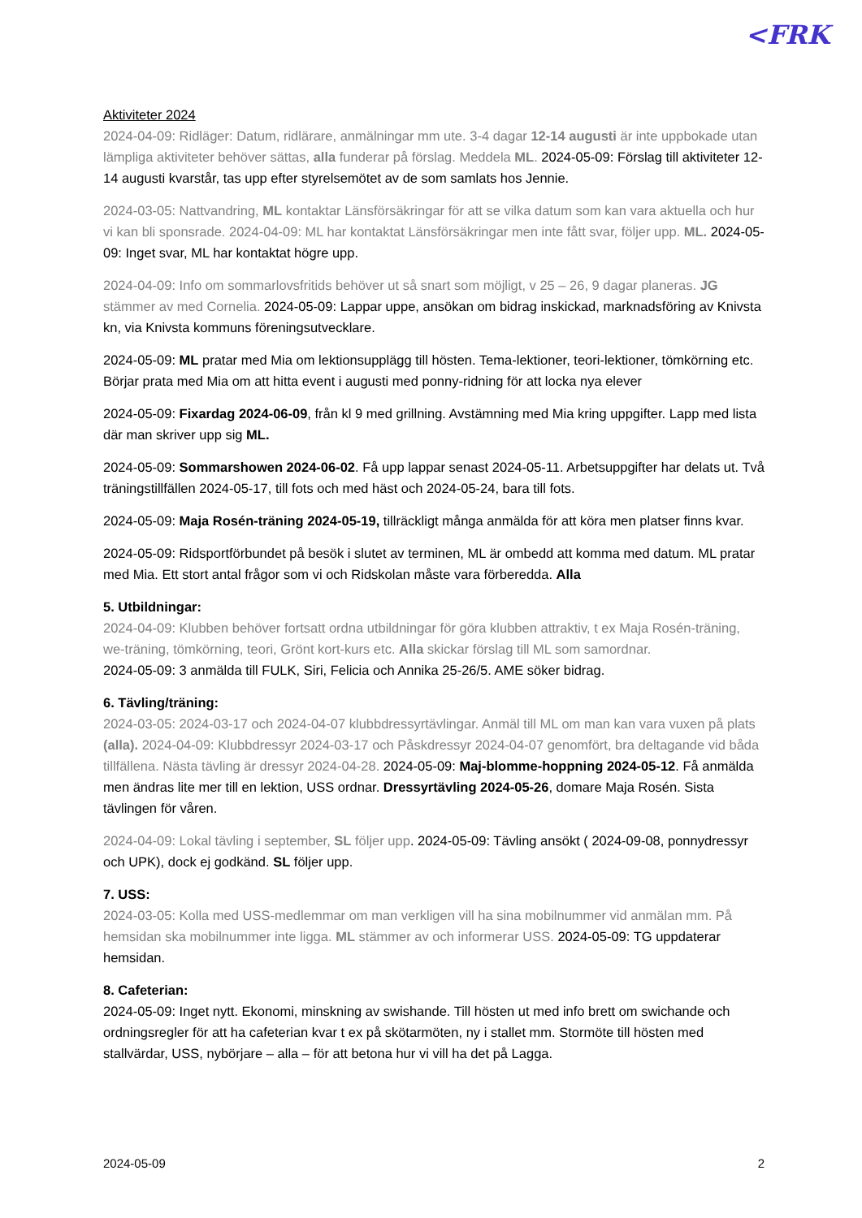<FRK
Aktiviteter 2024
2024-04-09: Ridläger: Datum, ridlärare, anmälningar mm ute. 3-4 dagar 12-14 augusti är inte uppbokade utan lämpliga aktiviteter behöver sättas, alla funderar på förslag. Meddela ML. 2024-05-09: Förslag till aktiviteter 12-14 augusti kvarstår, tas upp efter styrelsemötet av de som samlats hos Jennie.
2024-03-05: Nattvandring, ML kontaktar Länsförsäkringar för att se vilka datum som kan vara aktuella och hur vi kan bli sponsrade. 2024-04-09: ML har kontaktat Länsförsäkringar men inte fått svar, följer upp. ML. 2024-05-09: Inget svar, ML har kontaktat högre upp.
2024-04-09: Info om sommarlovsfritids behöver ut så snart som möjligt, v 25 – 26, 9 dagar planeras. JG stämmer av med Cornelia. 2024-05-09: Lappar uppe, ansökan om bidrag inskickad, marknadsföring av Knivsta kn, via Knivsta kommuns föreningsutvecklare.
2024-05-09: ML pratar med Mia om lektionsupplägg till hösten. Tema-lektioner, teori-lektioner, tömkörning etc. Börjar prata med Mia om att hitta event i augusti med ponny-ridning för att locka nya elever
2024-05-09: Fixardag 2024-06-09, från kl 9 med grillning. Avstämning med Mia kring uppgifter. Lapp med lista där man skriver upp sig ML.
2024-05-09: Sommarshowen 2024-06-02. Få upp lappar senast 2024-05-11. Arbetsuppgifter har delats ut. Två träningstillfällen 2024-05-17, till fots och med häst och 2024-05-24, bara till fots.
2024-05-09: Maja Rosén-träning 2024-05-19, tillräckligt många anmälda för att köra men platser finns kvar.
2024-05-09: Ridsportförbundet på besök i slutet av terminen, ML är ombedd att komma med datum. ML pratar med Mia. Ett stort antal frågor som vi och Ridskolan måste vara förberedda. Alla
5. Utbildningar:
2024-04-09: Klubben behöver fortsatt ordna utbildningar för göra klubben attraktiv, t ex Maja Rosén-träning, we-träning, tömkörning, teori, Grönt kort-kurs etc. Alla skickar förslag till ML som samordnar.
2024-05-09: 3 anmälda till FULK, Siri, Felicia och Annika 25-26/5. AME söker bidrag.
6. Tävling/träning:
2024-03-05: 2024-03-17 och 2024-04-07 klubbdressyrtävlingar. Anmäl till ML om man kan vara vuxen på plats (alla). 2024-04-09: Klubbdressyr 2024-03-17 och Påskdressyr 2024-04-07 genomfört, bra deltagande vid båda tillfällena. Nästa tävling är dressyr 2024-04-28. 2024-05-09: Maj-blomme-hoppning 2024-05-12. Få anmälda men ändras lite mer till en lektion, USS ordnar. Dressyrtävling 2024-05-26, domare Maja Rosén. Sista tävlingen för våren.
2024-04-09: Lokal tävling i september, SL följer upp. 2024-05-09: Tävling ansökt ( 2024-09-08, ponnydressyr och UPK), dock ej godkänd. SL följer upp.
7. USS:
2024-03-05: Kolla med USS-medlemmar om man verkligen vill ha sina mobilnummer vid anmälan mm. På hemsidan ska mobilnummer inte ligga. ML stämmer av och informerar USS. 2024-05-09: TG uppdaterar hemsidan.
8. Cafeterian:
2024-05-09: Inget nytt. Ekonomi, minskning av swishande. Till hösten ut med info brett om swichande och ordningsregler för att ha cafeterian kvar t ex på skötarmöten, ny i stallet mm. Stormöte till hösten med stallvärdar, USS, nybörjare – alla – för att betona hur vi vill ha det på Lagga.
2024-05-09 2